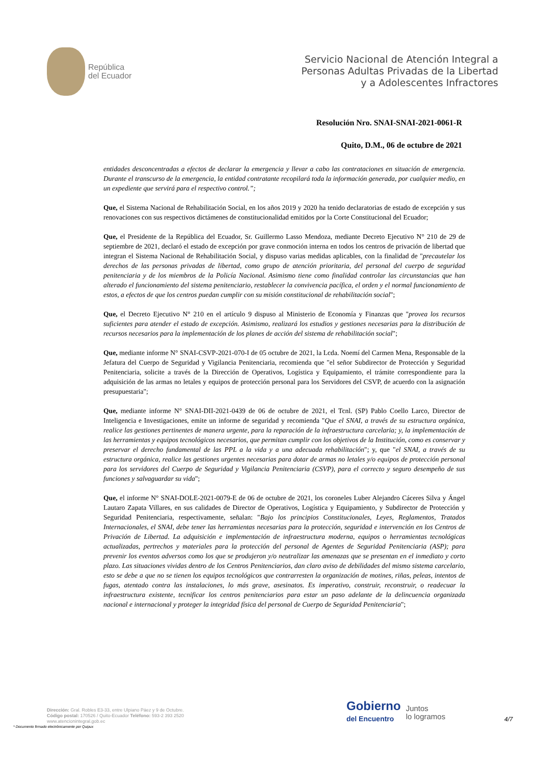República
del Ecuador
Servicio Nacional de Atención Integral a
Personas Adultas Privadas de la Libertad
y a Adolescentes Infractores
Resolución Nro. SNAI-SNAI-2021-0061-R
Quito, D.M., 06 de octubre de 2021
entidades desconcentradas a efectos de declarar la emergencia y llevar a cabo las contrataciones en situación de emergencia. Durante el transcurso de la emergencia, la entidad contratante recopilará toda la información generada, por cualquier medio, en un expediente que servirá para el respectivo control.”;
Que, el Sistema Nacional de Rehabilitación Social, en los años 2019 y 2020 ha tenido declaratorias de estado de excepción y sus renovaciones con sus respectivos dictámenes de constitucionalidad emitidos por la Corte Constitucional del Ecuador;
Que, el Presidente de la República del Ecuador, Sr. Guillermo Lasso Mendoza, mediante Decreto Ejecutivo N° 210 de 29 de septiembre de 2021, declaró el estado de excepción por grave conmoción interna en todos los centros de privación de libertad que integran el Sistema Nacional de Rehabilitación Social, y dispuso varias medidas aplicables, con la finalidad de "precautelar los derechos de las personas privadas de libertad, como grupo de atención prioritaria, del personal del cuerpo de seguridad penitenciaria y de los miembros de la Policía Nacional. Asimismo tiene como finalidad controlar las circunstancias que han alterado el funcionamiento del sistema penitenciario, restablecer la convivencia pacífica, el orden y el normal funcionamiento de estos, a efectos de que los centros puedan cumplir con su misión constitucional de rehabilitación social";
Que, el Decreto Ejecutivo N° 210 en el artículo 9 dispuso al Ministerio de Economía y Finanzas que "provea los recursos suficientes para atender el estado de excepción. Asimismo, realizará los estudios y gestiones necesarias para la distribución de recursos necesarios para la implementación de los planes de acción del sistema de rehabilitación social";
Que, mediante informe N° SNAI-CSVP-2021-070-I de 05 octubre de 2021, la Lcda. Noemí del Carmen Mena, Responsable de la Jefatura del Cuerpo de Seguridad y Vigilancia Penitenciaria, recomienda que "el señor Subdirector de Protección y Seguridad Penitenciaria, solicite a través de la Dirección de Operativos, Logística y Equipamiento, el trámite correspondiente para la adquisición de las armas no letales y equipos de protección personal para los Servidores del CSVP, de acuerdo con la asignación presupuestaria";
Que, mediante informe N° SNAI-DII-2021-0439 de 06 de octubre de 2021, el Tcnl. (SP) Pablo Coello Larco, Director de Inteligencia e Investigaciones, emite un informe de seguridad y recomienda "Que el SNAI, a través de su estructura orgánica, realice las gestiones pertinentes de manera urgente, para la reparación de la infraestructura carcelaria; y, la implementación de las herramientas y equipos tecnológicos necesarios, que permitan cumplir con los objetivos de la Institución, como es conservar y preservar el derecho fundamental de las PPL a la vida y a una adecuada rehabilitación"; y, que "el SNAI, a través de su estructura orgánica, realice las gestiones urgentes necesarias para dotar de armas no letales y/o equipos de protección personal para los servidores del Cuerpo de Seguridad y Vigilancia Penitenciaria (CSVP), para el correcto y seguro desempeño de sus funciones y salvaguardar su vida";
Que, el informe N° SNAI-DOLE-2021-0079-E de 06 de octubre de 2021, los coroneles Luber Alejandro Cáceres Silva y Ángel Lautaro Zapata Villares, en sus calidades de Director de Operativos, Logística y Equipamiento, y Subdirector de Protección y Seguridad Penitenciaria, respectivamente, señalan: "Bajo los principios Constitucionales, Leyes, Reglamentos, Tratados Internacionales, el SNAI, debe tener las herramientas necesarias para la protección, seguridad e intervención en los Centros de Privación de Libertad. La adquisición e implementación de infraestructura moderna, equipos o herramientas tecnológicas actualizadas, pertrechos y materiales para la protección del personal de Agentes de Seguridad Penitenciaria (ASP); para prevenir los eventos adversos como los que se produjeron y/o neutralizar las amenazas que se presentan en el inmediato y corto plazo. Las situaciones vividas dentro de los Centros Penitenciarios, dan claro aviso de debilidades del mismo sistema carcelario, esto se debe a que no se tienen los equipos tecnológicos que contrarresten la organización de motines, riñas, peleas, intentos de fugas, atentado contra las instalaciones, lo más grave, asesinatos. Es imperativo, construir, reconstruir, o readecuar la infraestructura existente, tecnificar los centros penitenciarios para estar un paso adelante de la delincuencia organizada nacional e internacional y proteger la integridad física del personal de Cuerpo de Seguridad Penitenciaria";
Dirección: Gral. Robles E3-33, entre Ulpiano Páez y 9 de Octubre.
Código postal: 170526 / Quito-Ecuador Teléfono: 593-2 393 2520
www.atencionintegral.gob.ec
Gobierno
del Encuentro Juntos
lo logramos
4/7
* Documento firmado electrónicamente por Quipux